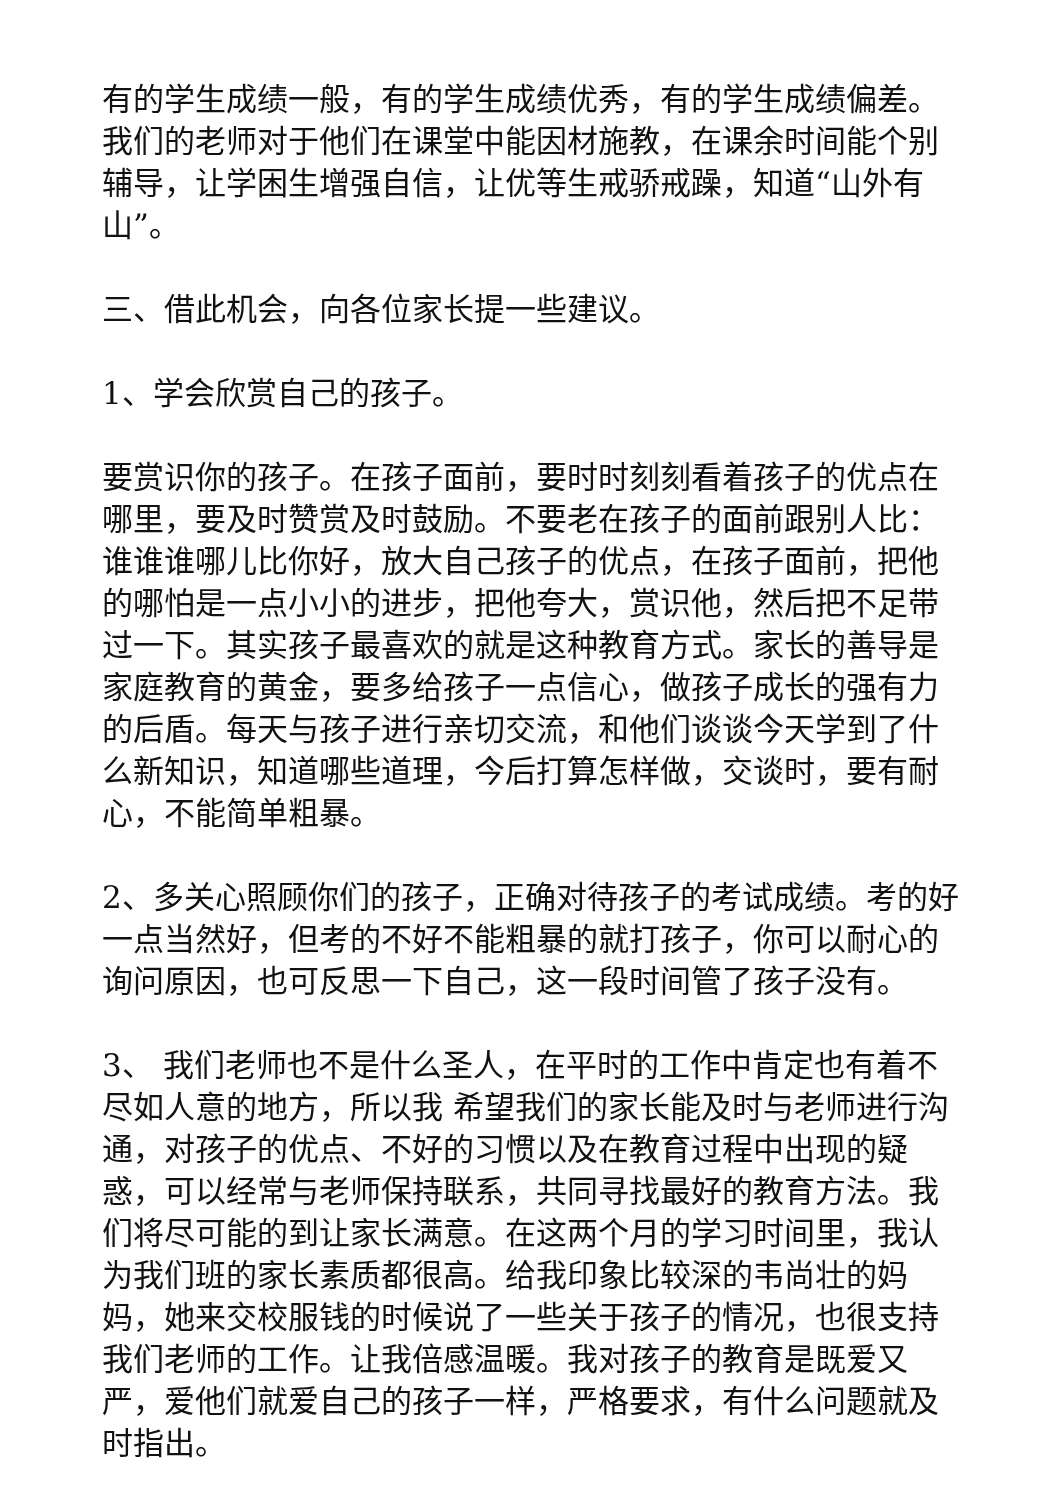有的学生成绩一般，有的学生成绩优秀，有的学生成绩偏差。我们的老师对于他们在课堂中能因材施教，在课余时间能个别辅导，让学困生增强自信，让优等生戒骄戒躁，知道“山外有山”。
三、借此机会，向各位家长提一些建议。
1、学会欣赏自己的孩子。
要赏识你的孩子。在孩子面前，要时时刻刻看着孩子的优点在哪里，要及时赞赏及时鼓励。不要老在孩子的面前跟别人比：谁谁谁哪儿比你好，放大自己孩子的优点，在孩子面前，把他的哪怕是一点小小的进步，把他夸大，赏识他，然后把不足带过一下。其实孩子最喜欢的就是这种教育方式。家长的善导是家庭教育的黄金，要多给孩子一点信心，做孩子成长的强有力的后盾。每天与孩子进行亲切交流，和他们谈谈今天学到了什么新知识，知道哪些道理，今后打算怎样做，交谈时，要有耐心，不能简单粗暴。
2、多关心照顾你们的孩子，正确对待孩子的考试成绩。考的好一点当然好，但考的不好不能粗暴的就打孩子，你可以耐心的询问原因，也可反思一下自己，这一段时间管了孩子没有。
3、 我们老师也不是什么圣人，在平时的工作中肯定也有着不尽如人意的地方，所以我 希望我们的家长能及时与老师进行沟通，对孩子的优点、不好的习惯以及在教育过程中出现的疑惑，可以经常与老师保持联系，共同寻找最好的教育方法。我们将尽可能的到让家长满意。在这两个月的学习时间里，我认为我们班的家长素质都很高。给我印象比较深的韦尚壮的妈妈，她来交校服钱的时候说了一些关于孩子的情况，也很支持我们老师的工作。让我倍感温暖。我对孩子的教育是既爱又严，爱他们就爱自己的孩子一样，严格要求，有什么问题就及时指出。